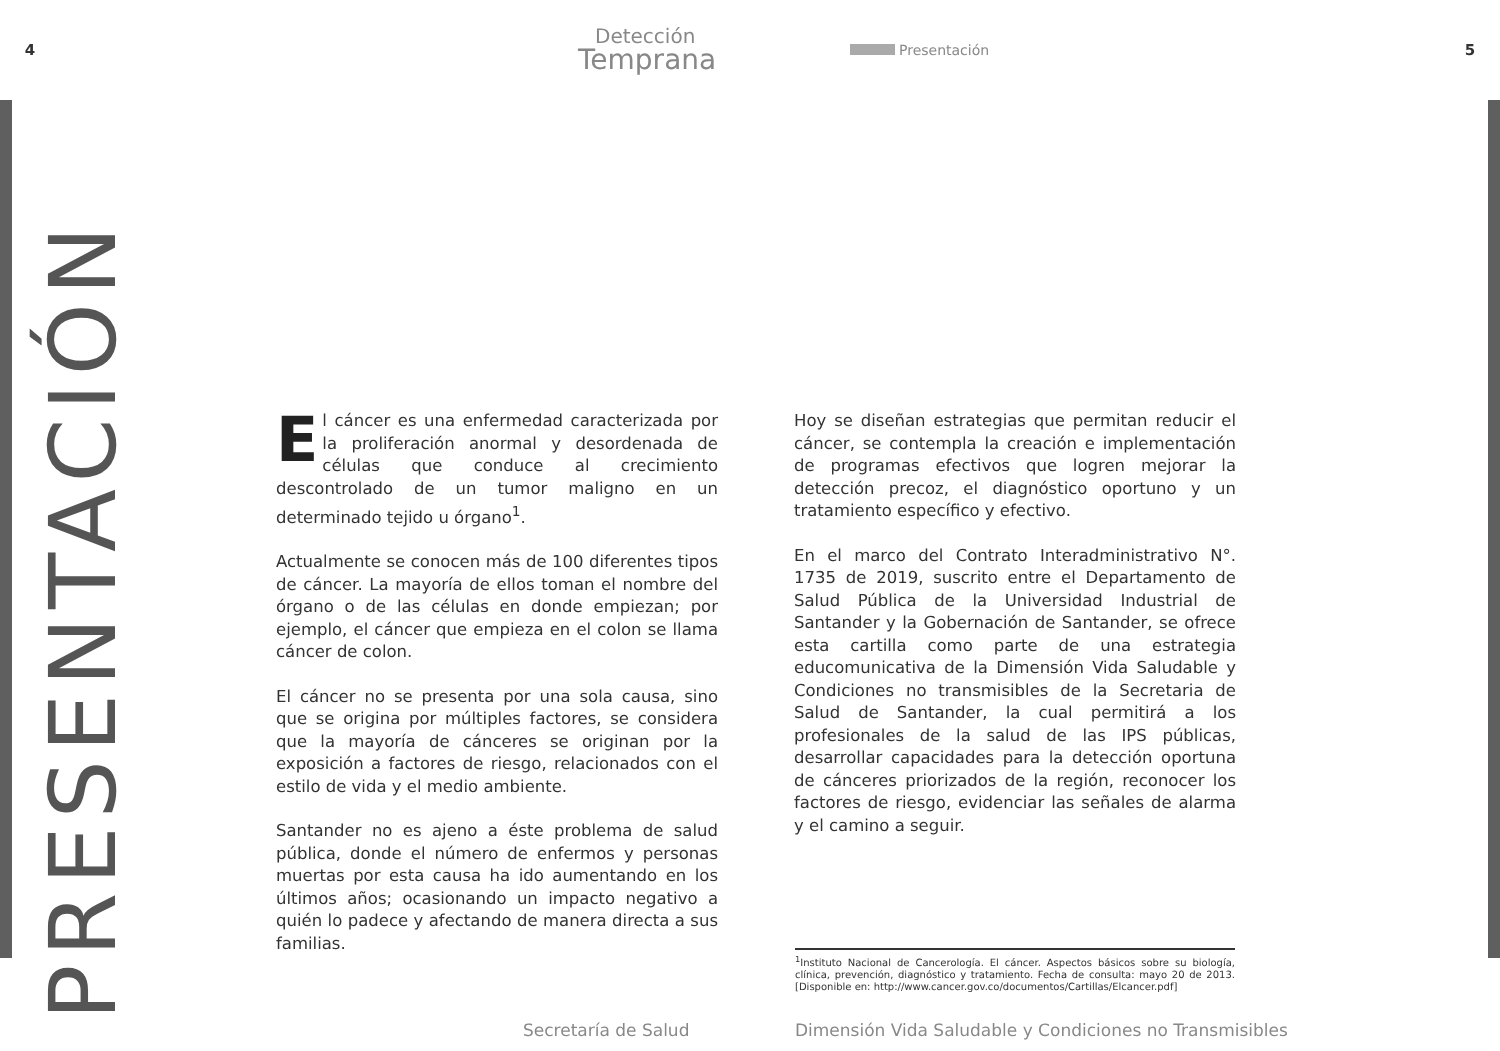4
Detección
Temprana
Presentación 5
PRESENTACIÓN
El cáncer es una enfermedad caracterizada por la proliferación anormal y desordenada de células que conduce al crecimiento descontrolado de un tumor maligno en un determinado tejido u órgano<sup>1</sup>.
Actualmente se conocen más de 100 diferentes tipos de cáncer. La mayoría de ellos toman el nombre del órgano o de las células en donde empiezan; por ejemplo, el cáncer que empieza en el colon se llama cáncer de colon.
El cáncer no se presenta por una sola causa, sino que se origina por múltiples factores, se considera que la mayoría de cánceres se originan por la exposición a factores de riesgo, relacionados con el estilo de vida y el medio ambiente.
Santander no es ajeno a éste problema de salud pública, donde el número de enfermos y personas muertas por esta causa ha ido aumentando en los últimos años; ocasionando un impacto negativo a quién lo padece y afectando de manera directa a sus familias.
Hoy se diseñan estrategias que permitan reducir el cáncer, se contempla la creación e implementación de programas efectivos que logren mejorar la detección precoz, el diagnóstico oportuno y un tratamiento específico y efectivo.
En el marco del Contrato Interadministrativo N°. 1735 de 2019, suscrito entre el Departamento de Salud Pública de la Universidad Industrial de Santander y la Gobernación de Santander, se ofrece esta cartilla como parte de una estrategia educomunicativa de la Dimensión Vida Saludable y Condiciones no transmisibles de la Secretaria de Salud de Santander, la cual permitirá a los profesionales de la salud de las IPS públicas, desarrollar capacidades para la detección oportuna de cánceres priorizados de la región, reconocer los factores de riesgo, evidenciar las señales de alarma y el camino a seguir.
<sup>1</sup> Instituto Nacional de Cancerología. El cáncer. Aspectos básicos sobre su biología, clínica, prevención, diagnóstico y tratamiento. Fecha de consulta: mayo 20 de 2013. [Disponible en: http://www.cancer.gov.co/documentos/Cartillas/Elcancer.pdf]
Secretaría de Salud Dimensión Vida Saludable y Condiciones no Transmisibles